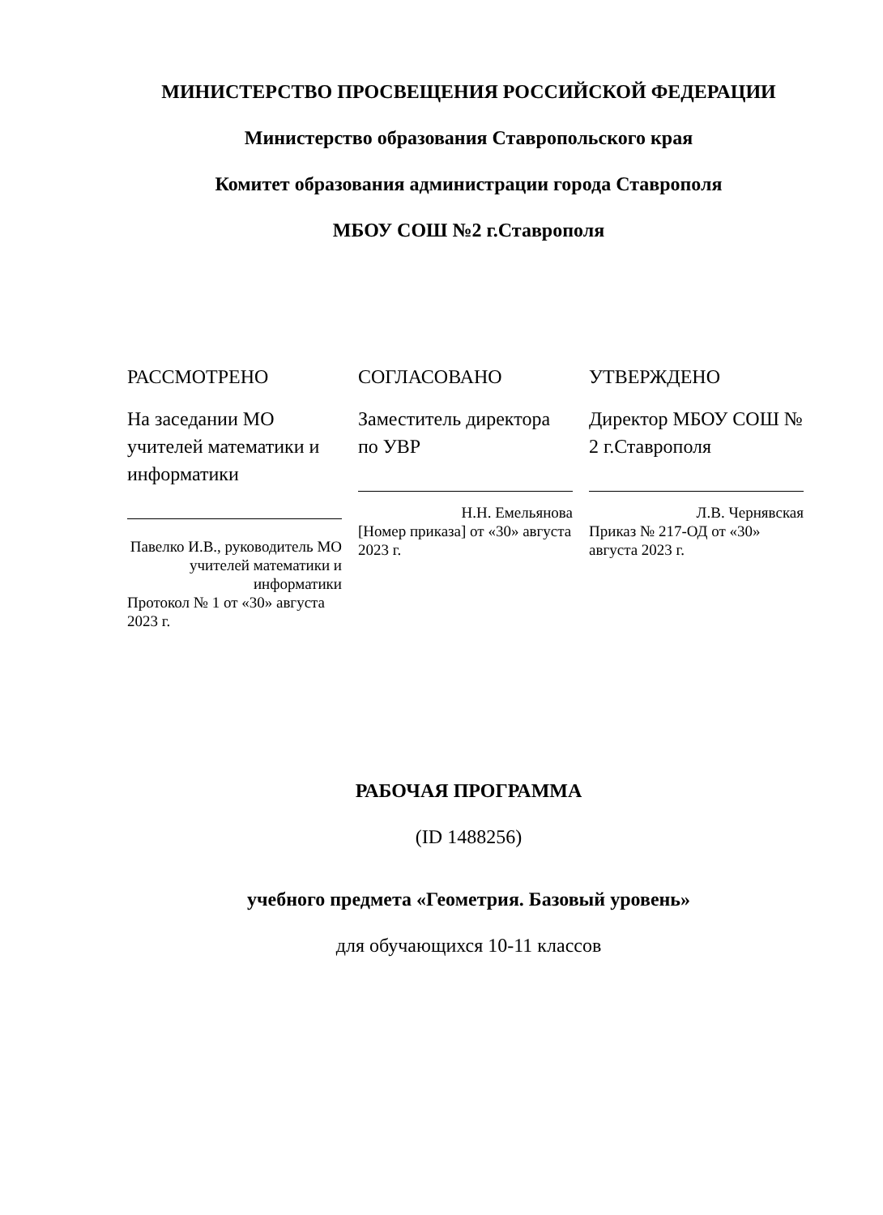МИНИСТЕРСТВО ПРОСВЕЩЕНИЯ РОССИЙСКОЙ ФЕДЕРАЦИИ
Министерство образования Ставропольского края
Комитет образования администрации города Ставрополя
МБОУ СОШ №2 г.Ставрополя
РАССМОТРЕНО
На заседании МО учителей математики и информатики
Павелко И.В., руководитель МО учителей математики и информатики
Протокол № 1 от «30» августа 2023 г.
СОГЛАСОВАНО
Заместитель директора по УВР
Н.Н. Емельянова
[Номер приказа] от «30» августа 2023 г.
УТВЕРЖДЕНО
Директор МБОУ СОШ № 2 г.Ставрополя
Л.В. Чернявская
Приказ № 217-ОД от «30» августа 2023 г.
РАБОЧАЯ ПРОГРАММА
(ID 1488256)
учебного предмета «Геометрия. Базовый уровень»
для обучающихся 10-11 классов